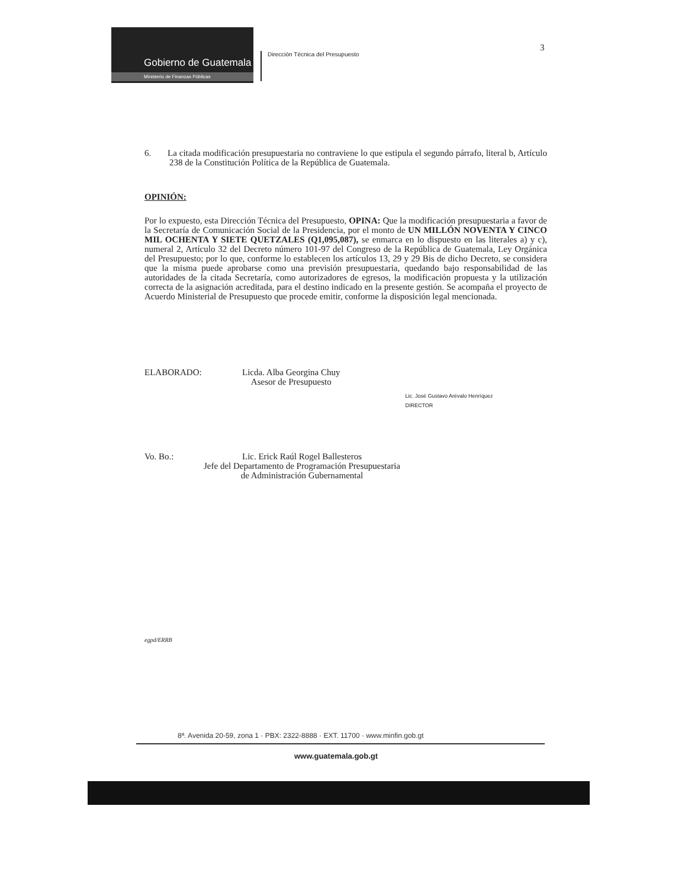Gobierno de Guatemala
Ministerio de Finanzas Públicas
Dirección Técnica del Presupuesto
3
6. La citada modificación presupuestaria no contraviene lo que estipula el segundo párrafo, literal b, Artículo 238 de la Constitución Política de la República de Guatemala.
OPINIÓN:
Por lo expuesto, esta Dirección Técnica del Presupuesto, OPINA: Que la modificación presupuestaria a favor de la Secretaría de Comunicación Social de la Presidencia, por el monto de UN MILLÓN NOVENTA Y CINCO MIL OCHENTA Y SIETE QUETZALES (Q1,095,087), se enmarca en lo dispuesto en las literales a) y c), numeral 2, Artículo 32 del Decreto número 101-97 del Congreso de la República de Guatemala, Ley Orgánica del Presupuesto; por lo que, conforme lo establecen los artículos 13, 29 y 29 Bis de dicho Decreto, se considera que la misma puede aprobarse como una previsión presupuestaria, quedando bajo responsabilidad de las autoridades de la citada Secretaría, como autorizadores de egresos, la modificación propuesta y la utilización correcta de la asignación acreditada, para el destino indicado en la presente gestión. Se acompaña el proyecto de Acuerdo Ministerial de Presupuesto que procede emitir, conforme la disposición legal mencionada.
ELABORADO: Licda. Alba Georgina Chuy
Asesor de Presupuesto Lic. José Gustavo Arévalo Henríquez
DIRECTOR
Vo. Bo.: Lic. Erick Raúl Rogel Ballesteros
Jefe del Departamento de Programación Presupuestaria
de Administración Gubernamental
egpd/ERRB
8ª. Avenida 20-59, zona 1 · PBX: 2322-8888 · EXT. 11700 · www.minfin.gob.gt
www.guatemala.gob.gt